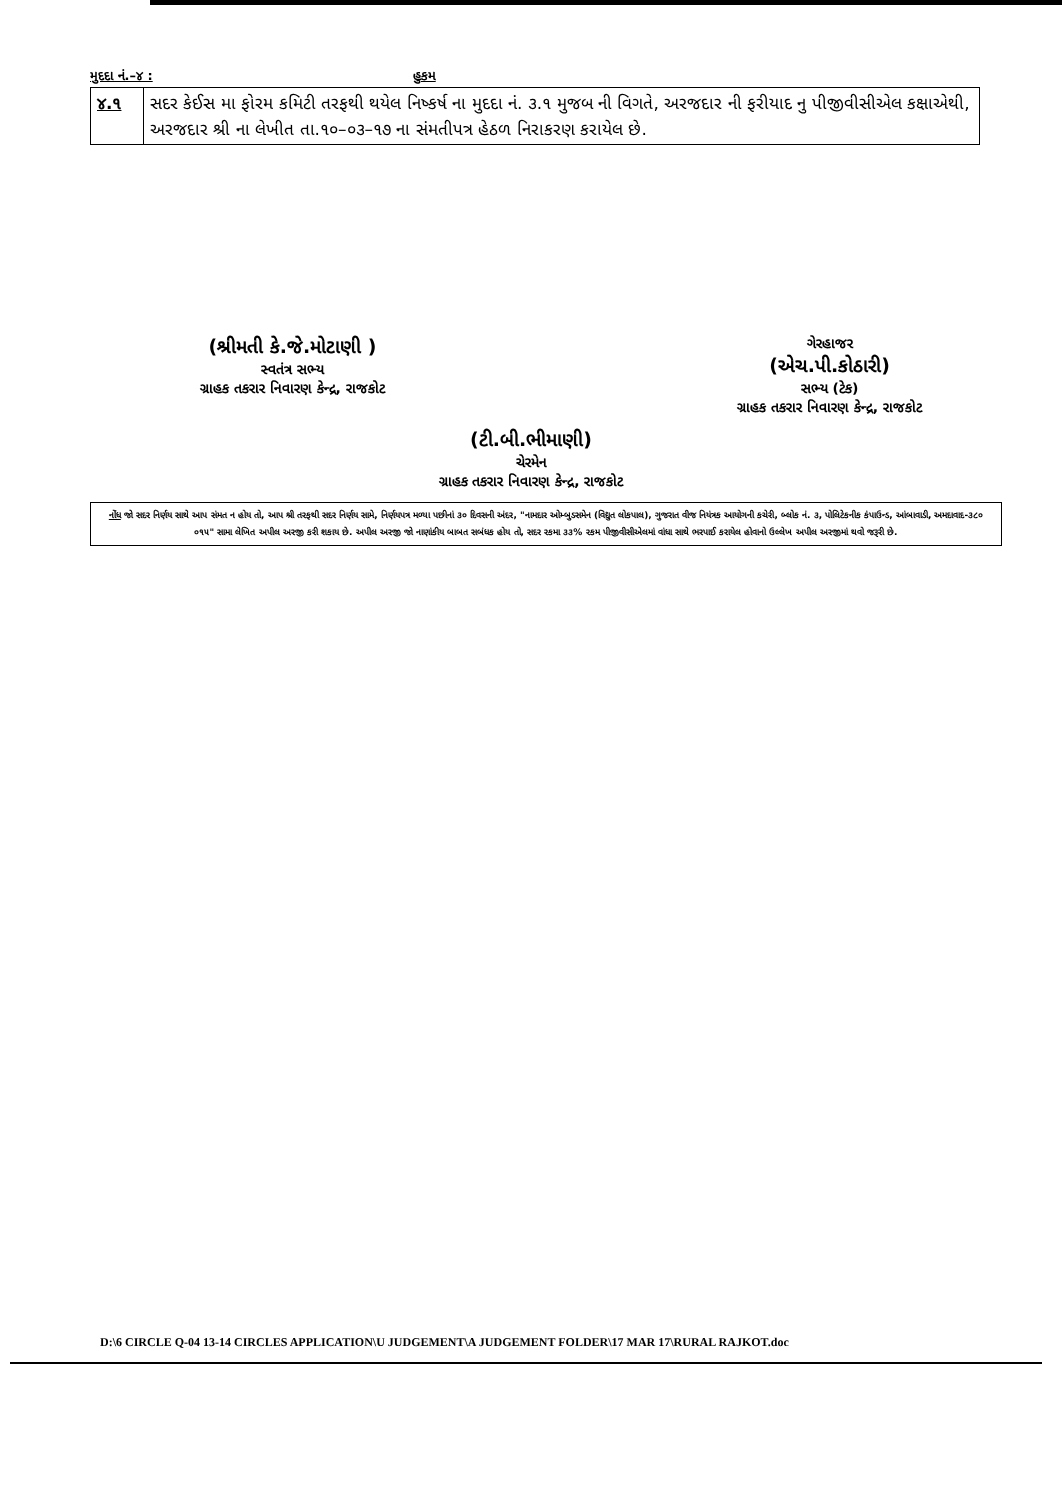મુદદા નં.–૪ : હુકમ
| ૪.૧ | સદર કેઈસ મા ફોરમ કમિટી તરફથી થયેલ નિષ્કર્ષ ના મુદદા નં. ૩.૧ મુજબ ની વિગતે, અરજદાર ની ફરીયાદ નુ પીજીવીસીએલ કક્ષાએથી, અરજદાર શ્રી ના લેખીત તા.૧૦–૦૩–૧૭ ના સંમતીપત્ર હેઠળ નિરાકરણ કરાયેલ છે. |
(શ્રીમતી કે.જે.મોટાણી )
સ્વતંત્ર સભ્ય
ગ્રાહક તકરાર નિવારણ કેન્દ્ર, રાજકોટ
ગેરહાજર
(એચ.પી.કોઠારી)
સભ્ય (ટેક)
ગ્રાહક તકરાર નિવારણ કેન્દ્ર, રાજકોટ
(ટી.બી.ભીમાણી)
ચેરમેન
ગ્રાહક તકરાર નિવારણ કેન્દ્ર, રાજકોટ
નોંધ જો સદર નિર્ણય સાથે આપ સંમત ન હોય તો, આપ શ્રી તરફથી સદર નિર્ણય સામે, નિર્ણયપત્ર મળ્યા પછીનાં ૩૦ દિવસની અંદર, "નામદાર ઓમ્બુડસમેન (વિદ્યુત લોકપાલ), ગુજરાત વીજ નિયંત્રક આયોગની કચેરી, બ્લોક નં. ૩, પોલિટેકનીક કંપાઉન્ડ, આંબાવાડી, અમદાવાદ-૩૮૦ ૦૧૫" સામા લેખિત અપીલ અરજી કરી શકાય છે. અપીલ અરજી જો નાણાંકીય બાબત સબંધક હોય તો, સદર રકમા ૩૩% રકમ પીજીવીસીએલમાં વાંધા સાથે ભરપાઈ કરાયેલ હોવાનો ઉલ્લેખ અપીલ અરજીમાં થવો જરૂરી છે.
D:\6 CIRCLE Q-04 13-14 CIRCLES APPLICATION\U JUDGEMENT\A JUDGEMENT FOLDER\17 MAR 17\RURAL RAJKOT.doc